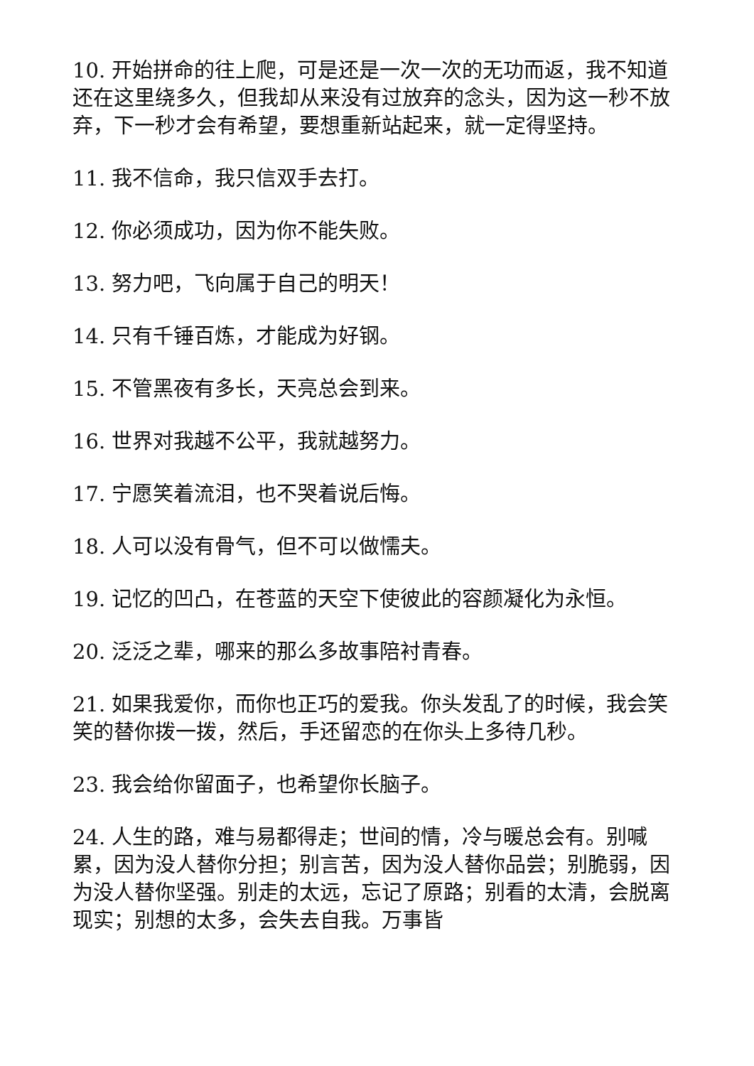10. 开始拼命的往上爬，可是还是一次一次的无功而返，我不知道还在这里绕多久，但我却从来没有过放弃的念头，因为这一秒不放弃，下一秒才会有希望，要想重新站起来，就一定得坚持。
11. 我不信命，我只信双手去打。
12. 你必须成功，因为你不能失败。
13. 努力吧，飞向属于自己的明天！
14. 只有千锤百炼，才能成为好钢。
15. 不管黑夜有多长，天亮总会到来。
16. 世界对我越不公平，我就越努力。
17. 宁愿笑着流泪，也不哭着说后悔。
18. 人可以没有骨气，但不可以做懦夫。
19. 记忆的凹凸，在苍蓝的天空下使彼此的容颜凝化为永恒。
20. 泛泛之辈，哪来的那么多故事陪衬青春。
21. 如果我爱你，而你也正巧的爱我。你头发乱了的时候，我会笑笑的替你拨一拨，然后，手还留恋的在你头上多待几秒。
23. 我会给你留面子，也希望你长脑子。
24. 人生的路，难与易都得走；世间的情，冷与暖总会有。别喊累，因为没人替你分担；别言苦，因为没人替你品尝；别脆弱，因为没人替你坚强。别走的太远，忘记了原路；别看的太清，会脱离现实；别想的太多，会失去自我。万事皆